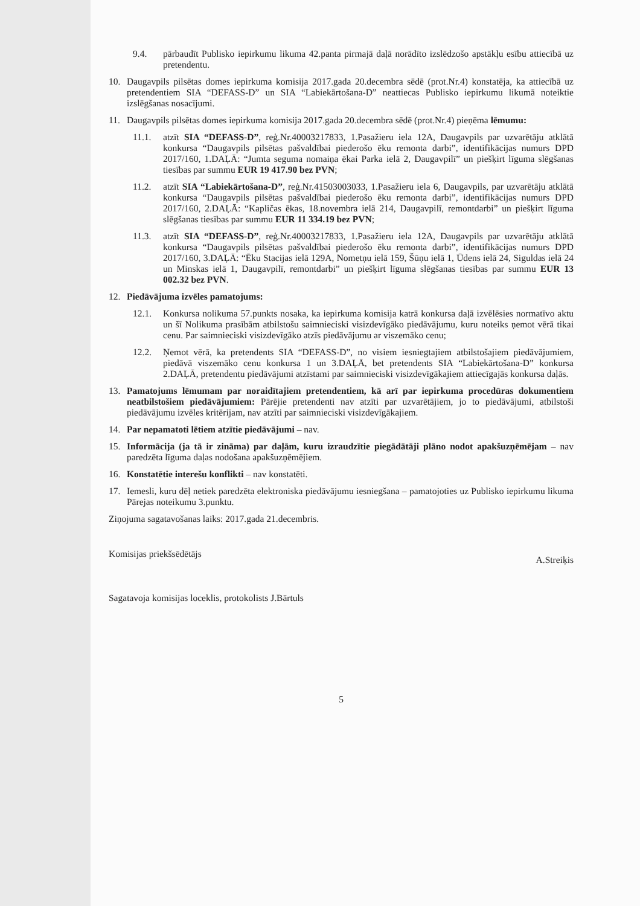9.4. pārbaudīt Publisko iepirkumu likuma 42.panta pirmajā daļā norādīto izslēdzošo apstākļu esību attiecībā uz pretendentu.
10. Daugavpils pilsētas domes iepirkuma komisija 2017.gada 20.decembra sēdē (prot.Nr.4) konstatēja, ka attiecībā uz pretendentiem SIA “DEFASS-D” un SIA “Labiekārtošana-D” neattiecas Publisko iepirkumu likumā noteiktie izslēgšanas nosacījumi.
11. Daugavpils pilsētas domes iepirkuma komisija 2017.gada 20.decembra sēdē (prot.Nr.4) pieņēma lēmumu:
11.1. atzīt SIA “DEFASS-D”, reģ.Nr.40003217833, 1.Pasažieru iela 12A, Daugavpils par uzvarētāju atklātā konkursa “Daugavpils pilsētas pašvaldībai piederošo ēku remonta darbi”, identifikācijas numurs DPD 2017/160, 1.DAĻĀ: “Jumta seguma nomaiņa ēkai Parka ielā 2, Daugavpilī” un piešķirt līguma slēgšanas tiesības par summu EUR 19 417.90 bez PVN;
11.2. atzīt SIA “Labiekārtošana-D”, reģ.Nr.41503003033, 1.Pasažieru iela 6, Daugavpils, par uzvarētāju atklātā konkursa “Daugavpils pilsētas pašvaldībai piederošo ēku remonta darbi”, identifikācijas numurs DPD 2017/160, 2.DAĻĀ: “Kapličas ēkas, 18.novembra ielā 214, Daugavpilī, remontdarbi” un piešķirt līguma slēgšanas tiesības par summu EUR 11 334.19 bez PVN;
11.3. atzīt SIA “DEFASS-D”, reģ.Nr.40003217833, 1.Pasažieru iela 12A, Daugavpils par uzvarētāju atklātā konkursa “Daugavpils pilsētas pašvaldībai piederošo ēku remonta darbi”, identifikācijas numurs DPD 2017/160, 3.DAĻĀ: “Ēku Stacijas ielā 129A, Nometņu ielā 159, Šūņu ielā 1, Ūdens ielā 24, Siguldas ielā 24 un Minskas ielā 1, Daugavpilī, remontdarbi” un piešķirt līguma slēgšanas tiesības par summu EUR 13 002.32 bez PVN.
12. Piedāvājuma izvēles pamatojums:
12.1. Konkursa nolikuma 57.punkts nosaka, ka iepirkuma komisija katrā konkursa daļā izvēlēsies normatīvo aktu un šī Nolikuma prasībām atbilstošu saimnieciski visizdevīgāko piedāvājumu, kuru noteiks ņemot vērā tikai cenu. Par saimnieciski visizdevīgāko atzīs piedāvājumu ar viszemāko cenu;
12.2. Ņemot vērā, ka pretendents SIA “DEFASS-D”, no visiem iesniegtajiem atbilstošajiem piedāvājumiem, piedāvā viszemāko cenu konkursa 1 un 3.DAĻĀ, bet pretendents SIA “Labiekārtošana-D” konkursa 2.DAĻĀ, pretendentu piedāvājumi atzīstami par saimnieciski visizdevīgākajiem attiecīgajās konkursa daļās.
13. Pamatojums lēmumam par noraidītajiem pretendentiem, kā arī par iepirkuma procedūras dokumentiem neatbilstošiem piedāvājumiem: Pārējie pretendenti nav atzīti par uzvarētājiem, jo to piedāvājumi, atbilstoši piedāvājumu izvēles kritērijam, nav atzīti par saimnieciski visizdevīgākajiem.
14. Par nepamatoti lētiem atzītie piedāvājumi – nav.
15. Informācija (ja tā ir zināma) par daļām, kuru izraudzītie piegādātāji plāno nodot apakšuzņēmējam – nav paredzēta līguma daļas nodošana apakšuzņēmējiem.
16. Konstatētie interešu konflikti – nav konstatēti.
17. Iemesli, kuru dēļ netiek paredzēta elektroniska piedāvājumu iesniegšana – pamatojoties uz Publisko iepirkumu likuma Pārejas noteikumu 3.punktu.
Ziņojuma sagatavošanas laiks: 2017.gada 21.decembris.
Komisijas priekšsēdētājs A.Streiķis
Sagatavoja komisijas loceklis, protokolists J.Bārtuls
5